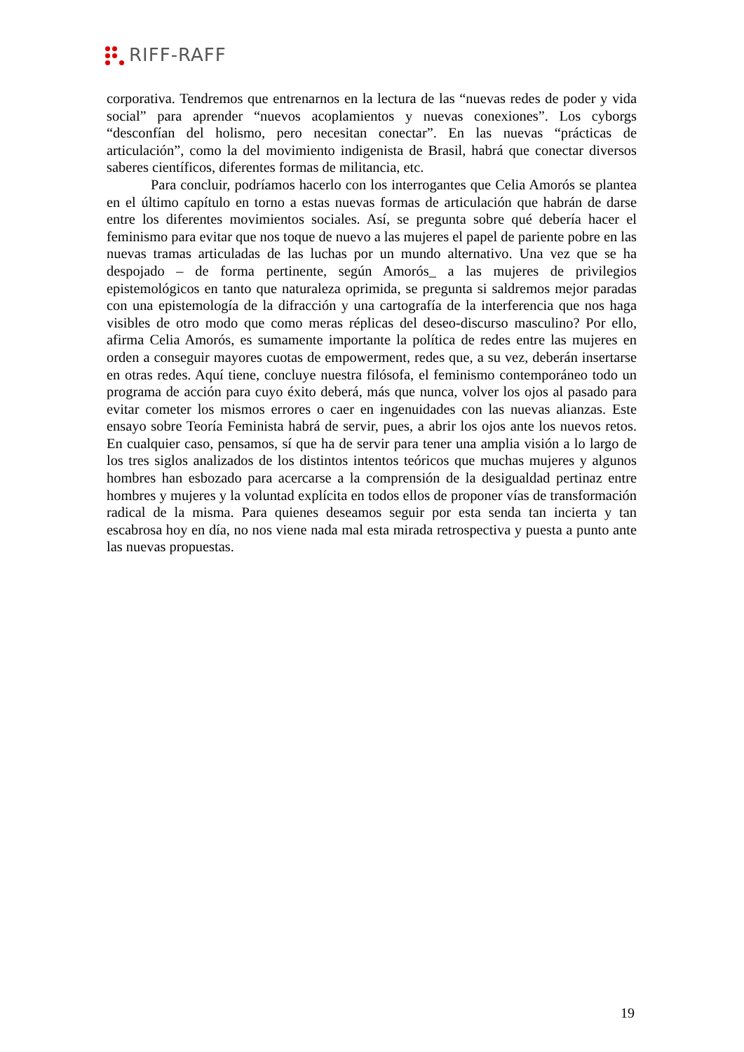RIFF-RAFF
corporativa. Tendremos que entrenarnos en la lectura de las “nuevas redes de poder y vida social” para aprender “nuevos acoplamientos y nuevas conexiones”. Los cyborgs “desconfían del holismo, pero necesitan conectar”. En las nuevas “prácticas de articulación”, como la del movimiento indigenista de Brasil, habrá que conectar diversos saberes científicos, diferentes formas de militancia, etc.
Para concluir, podríamos hacerlo con los interrogantes que Celia Amorós se plantea en el último capítulo en torno a estas nuevas formas de articulación que habrán de darse entre los diferentes movimientos sociales. Así, se pregunta sobre qué debería hacer el feminismo para evitar que nos toque de nuevo a las mujeres el papel de pariente pobre en las nuevas tramas articuladas de las luchas por un mundo alternativo. Una vez que se ha despojado – de forma pertinente, según Amorós_ a las mujeres de privilegios epistemológicos en tanto que naturaleza oprimida, se pregunta si saldremos mejor paradas con una epistemología de la difracción y una cartografía de la interferencia que nos haga visibles de otro modo que como meras réplicas del deseo-discurso masculino? Por ello, afirma Celia Amorós, es sumamente importante la política de redes entre las mujeres en orden a conseguir mayores cuotas de empowerment, redes que, a su vez, deberán insertarse en otras redes. Aquí tiene, concluye nuestra filósofa, el feminismo contemporáneo todo un programa de acción para cuyo éxito deberá, más que nunca, volver los ojos al pasado para evitar cometer los mismos errores o caer en ingenuidades con las nuevas alianzas. Este ensayo sobre Teoría Feminista habrá de servir, pues, a abrir los ojos ante los nuevos retos. En cualquier caso, pensamos, sí que ha de servir para tener una amplia visión a lo largo de los tres siglos analizados de los distintos intentos teóricos que muchas mujeres y algunos hombres han esbozado para acercarse a la comprensión de la desigualdad pertinaz entre hombres y mujeres y la voluntad explícita en todos ellos de proponer vías de transformación radical de la misma. Para quienes deseamos seguir por esta senda tan incierta y tan escabrosa hoy en día, no nos viene nada mal esta mirada retrospectiva y puesta a punto ante las nuevas propuestas.
19